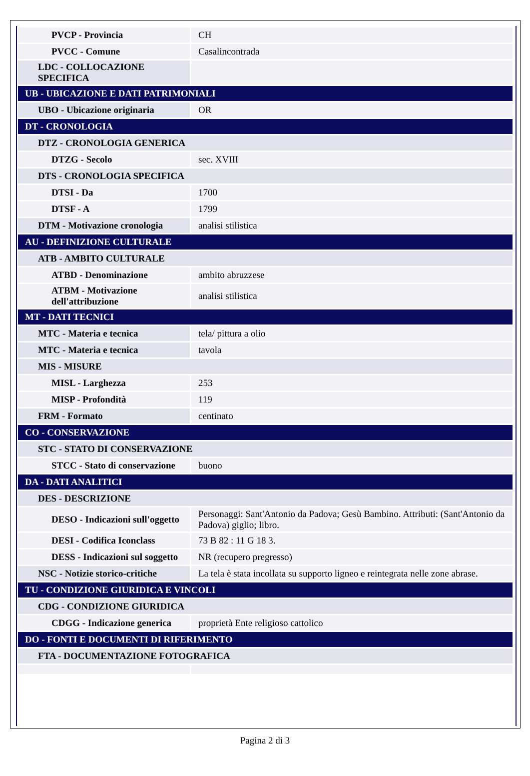| PVCP - Provincia | CH |
| PVCC - Comune | Casalincontrada |
| LDC - COLLOCAZIONE SPECIFICA | |
| UB - UBICAZIONE E DATI PATRIMONIALI | |
| UBO - Ubicazione originaria | OR |
| DT - CRONOLOGIA | |
| DTZ - CRONOLOGIA GENERICA | |
| DTZG - Secolo | sec. XVIII |
| DTS - CRONOLOGIA SPECIFICA | |
| DTSI - Da | 1700 |
| DTSF - A | 1799 |
| DTM - Motivazione cronologia | analisi stilistica |
| AU - DEFINIZIONE CULTURALE | |
| ATB - AMBITO CULTURALE | |
| ATBD - Denominazione | ambito abruzzese |
| ATBM - Motivazione dell'attribuzione | analisi stilistica |
| MT - DATI TECNICI | |
| MTC - Materia e tecnica | tela/ pittura a olio |
| MTC - Materia e tecnica | tavola |
| MIS - MISURE | |
| MISL - Larghezza | 253 |
| MISP - Profondità | 119 |
| FRM - Formato | centinato |
| CO - CONSERVAZIONE | |
| STC - STATO DI CONSERVAZIONE | |
| STCC - Stato di conservazione | buono |
| DA - DATI ANALITICI | |
| DES - DESCRIZIONE | |
| DESO - Indicazioni sull'oggetto | Personaggi: Sant'Antonio da Padova; Gesù Bambino. Attributi: (Sant'Antonio da Padova) giglio; libro. |
| DESI - Codifica Iconclass | 73 B 82 : 11 G 18 3. |
| DESS - Indicazioni sul soggetto | NR (recupero pregresso) |
| NSC - Notizie storico-critiche | La tela è stata incollata su supporto ligneo e reintegrata nelle zone abrase. |
| TU - CONDIZIONE GIURIDICA E VINCOLI | |
| CDG - CONDIZIONE GIURIDICA | |
| CDGG - Indicazione generica | proprietà Ente religioso cattolico |
| DO - FONTI E DOCUMENTI DI RIFERIMENTO | |
| FTA - DOCUMENTAZIONE FOTOGRAFICA | |
Pagina 2 di 3